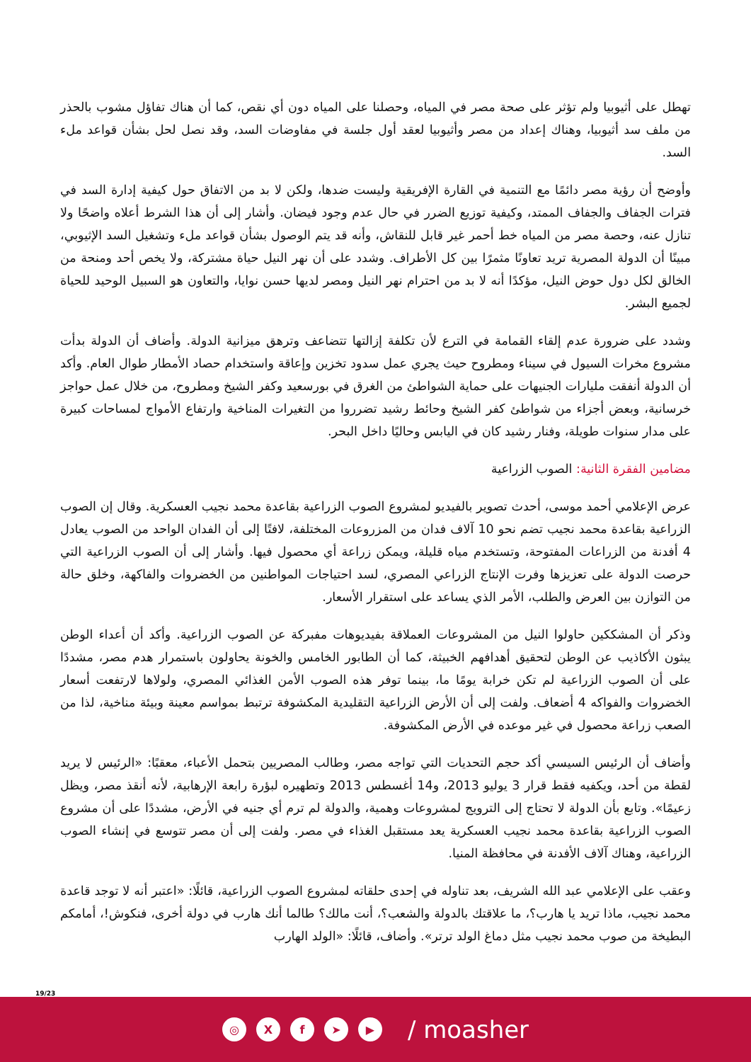تهطل على أثيوبيا ولم تؤثر على صحة مصر في المياه، وحصلنا على المياه دون أي نقص، كما أن هناك تفاؤل مشوب بالحذر من ملف سد أثيوبيا، وهناك إعداد من مصر وأثيوبيا لعقد أول جلسة في مفاوضات السد، وقد نصل لحل بشأن قواعد ملء السد.
وأوضح أن رؤية مصر دائمًا مع التنمية في القارة الإفريقية وليست ضدها، ولكن لا بد من الاتفاق حول كيفية إدارة السد في فترات الجفاف والجفاف الممتد، وكيفية توزيع الضرر في حال عدم وجود فيضان. وأشار إلى أن هذا الشرط أعلاه واضحًا ولا تنازل عنه، وحصة مصر من المياه خط أحمر غير قابل للنقاش، وأنه قد يتم الوصول بشأن قواعد ملء وتشغيل السد الإثيوبي، مبينًا أن الدولة المصرية تريد تعاونًا مثمرًا بين كل الأطراف. وشدد على أن نهر النيل حياة مشتركة، ولا يخص أحد ومنحة من الخالق لكل دول حوض النيل، مؤكدًا أنه لا بد من احترام نهر النيل ومصر لديها حسن نوايا، والتعاون هو السبيل الوحيد للحياة لجميع البشر.
وشدد على ضرورة عدم إلقاء القمامة في الترع لأن تكلفة إزالتها تتضاعف وترهق ميزانية الدولة. وأضاف أن الدولة بدأت مشروع مخرات السيول في سيناء ومطروح حيث يجري عمل سدود تخزين وإعاقة واستخدام حصاد الأمطار طوال العام. وأكد أن الدولة أنفقت مليارات الجنيهات على حماية الشواطئ من الغرق في بورسعيد وكفر الشيخ ومطروح، من خلال عمل حواجز خرسانية، وبعض أجزاء من شواطئ كفر الشيخ وحائط رشيد تضرروا من التغيرات المناخية وارتفاع الأمواج لمساحات كبيرة على مدار سنوات طويلة، وفنار رشيد كان في اليابس وحاليًا داخل البحر.
مضامين الفقرة الثانية: الصوب الزراعية
عرض الإعلامي أحمد موسى، أحدث تصوير بالفيديو لمشروع الصوب الزراعية بقاعدة محمد نجيب العسكرية. وقال إن الصوب الزراعية بقاعدة محمد نجيب تضم نحو 10 آلاف فدان من المزروعات المختلفة، لافتًا إلى أن الفدان الواحد من الصوب يعادل 4 أفدنة من الزراعات المفتوحة، وتستخدم مياه قليلة، ويمكن زراعة أي محصول فيها. وأشار إلى أن الصوب الزراعية التي حرصت الدولة على تعزيزها وفرت الإنتاج الزراعي المصري، لسد احتياجات المواطنين من الخضروات والفاكهة، وخلق حالة من التوازن بين العرض والطلب، الأمر الذي يساعد على استقرار الأسعار.
وذكر أن المشككين حاولوا النيل من المشروعات العملاقة بفيديوهات مفبركة عن الصوب الزراعية. وأكد أن أعداء الوطن يبثون الأكاذيب عن الوطن لتحقيق أهدافهم الخبيثة، كما أن الطابور الخامس والخونة يحاولون باستمرار هدم مصر، مشددًا على أن الصوب الزراعية لم تكن خرابة يومًا ما، بينما توفر هذه الصوب الأمن الغذائي المصري، ولولاها لارتفعت أسعار الخضروات والفواكه 4 أضعاف. ولفت إلى أن الأرض الزراعية التقليدية المكشوفة ترتبط بمواسم معينة وبيئة مناخية، لذا من الصعب زراعة محصول في غير موعده في الأرض المكشوفة.
وأضاف أن الرئيس السيسي أكد حجم التحديات التي تواجه مصر، وطالب المصريين بتحمل الأعباء، معقبًا: «الرئيس لا يريد لقطة من أحد، ويكفيه فقط قرار 3 يوليو 2013، و14 أغسطس 2013 وتطهيره لبؤرة رابعة الإرهابية، لأنه أنقذ مصر، ويظل زعيمًا». وتابع بأن الدولة لا تحتاج إلى الترويج لمشروعات وهمية، والدولة لم ترم أي جنيه في الأرض، مشددًا على أن مشروع الصوب الزراعية بقاعدة محمد نجيب العسكرية يعد مستقبل الغذاء في مصر. ولفت إلى أن مصر تتوسع في إنشاء الصوب الزراعية، وهناك آلاف الأفدنة في محافظة المنيا.
وعقب على الإعلامي عبد الله الشريف، بعد تناوله في إحدى حلقاته لمشروع الصوب الزراعية، قائلًا: «اعتبر أنه لا توجد قاعدة محمد نجيب، ماذا تريد يا هارب؟، ما علاقتك بالدولة والشعب؟، أنت مالك؟ طالما أنك هارب في دولة أخرى، فنكوش!، أمامكم البطيخة من صوب محمد نجيب مثل دماغ الولد ترتر». وأضاف، قائلًا: «الولد الهارب
19/23
◎ X f ➤ ▶
/ moasher